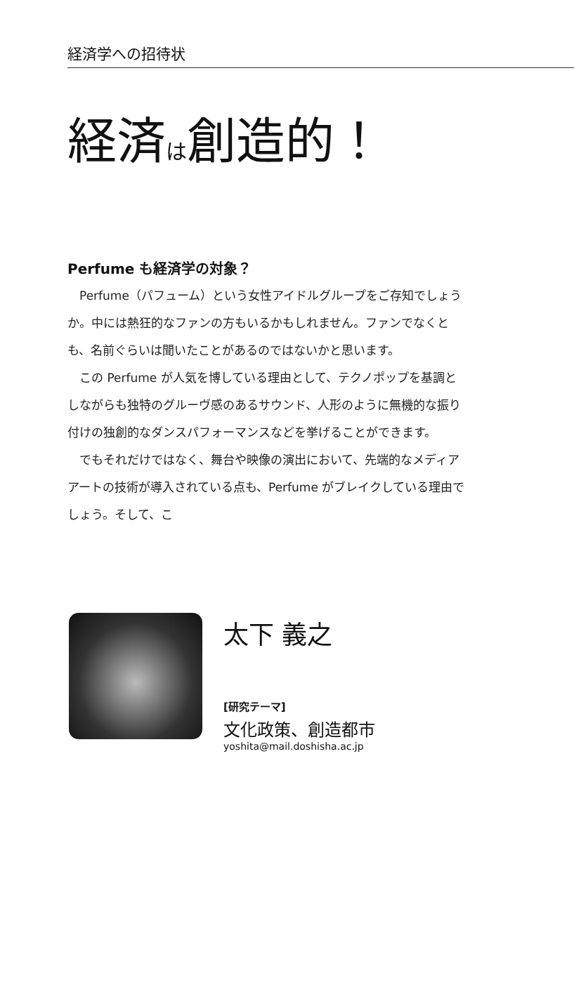経済学への招待状
経済は創造的！
Perfume も経済学の対象？
Perfume（パフューム）という女性アイドルグループをご存知でしょうか。中には熱狂的なファンの方もいるかもしれません。ファンでなくとも、名前ぐらいは聞いたことがあるのではないかと思います。
この Perfume が人気を博している理由として、テクノポップを基調としながらも独特のグルーヴ感のあるサウンド、人形のように無機的な振り付けの独創的なダンスパフォーマンスなどを挙げることができます。
でもそれだけではなく、舞台や映像の演出において、先端的なメディアアートの技術が導入されている点も、Perfume がブレイクしている理由でしょう。そして、こ
太下 義之
[研究テーマ]
文化政策、創造都市
yoshita@mail.doshisha.ac.jp